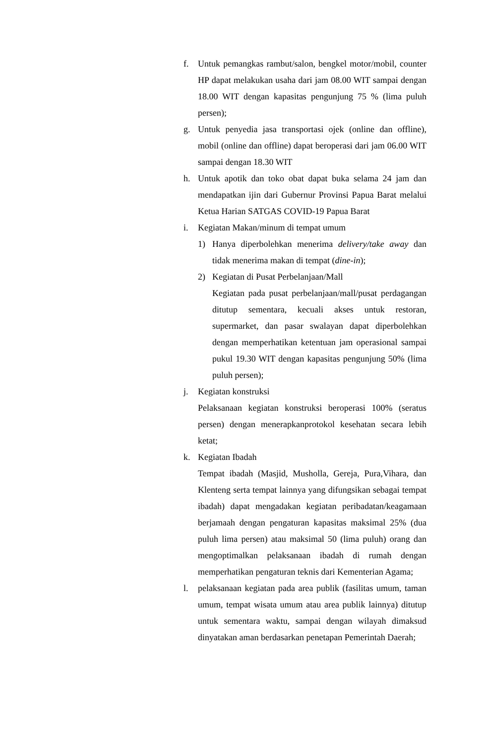f. Untuk pemangkas rambut/salon, bengkel motor/mobil, counter HP dapat melakukan usaha dari jam 08.00 WIT sampai dengan 18.00 WIT dengan kapasitas pengunjung 75 % (lima puluh persen);
g. Untuk penyedia jasa transportasi ojek (online dan offline), mobil (online dan offline) dapat beroperasi dari jam 06.00 WIT sampai dengan 18.30 WIT
h. Untuk apotik dan toko obat dapat buka selama 24 jam dan mendapatkan ijin dari Gubernur Provinsi Papua Barat melalui Ketua Harian SATGAS COVID-19 Papua Barat
i. Kegiatan Makan/minum di tempat umum
1) Hanya diperbolehkan menerima delivery/take away dan tidak menerima makan di tempat (dine-in);
2) Kegiatan di Pusat Perbelanjaan/Mall
Kegiatan pada pusat perbelanjaan/mall/pusat perdagangan ditutup sementara, kecuali akses untuk restoran, supermarket, dan pasar swalayan dapat diperbolehkan dengan memperhatikan ketentuan jam operasional sampai pukul 19.30 WIT dengan kapasitas pengunjung 50% (lima puluh persen);
j. Kegiatan konstruksi
Pelaksanaan kegiatan konstruksi beroperasi 100% (seratus persen) dengan menerapkanprotokol kesehatan secara lebih ketat;
k. Kegiatan Ibadah
Tempat ibadah (Masjid, Musholla, Gereja, Pura,Vihara, dan Klenteng serta tempat lainnya yang difungsikan sebagai tempat ibadah) dapat mengadakan kegiatan peribadatan/keagamaan berjamaah dengan pengaturan kapasitas maksimal 25% (dua puluh lima persen) atau maksimal 50 (lima puluh) orang dan mengoptimalkan pelaksanaan ibadah di rumah dengan memperhatikan pengaturan teknis dari Kementerian Agama;
l. pelaksanaan kegiatan pada area publik (fasilitas umum, taman umum, tempat wisata umum atau area publik lainnya) ditutup untuk sementara waktu, sampai dengan wilayah dimaksud dinyatakan aman berdasarkan penetapan Pemerintah Daerah;